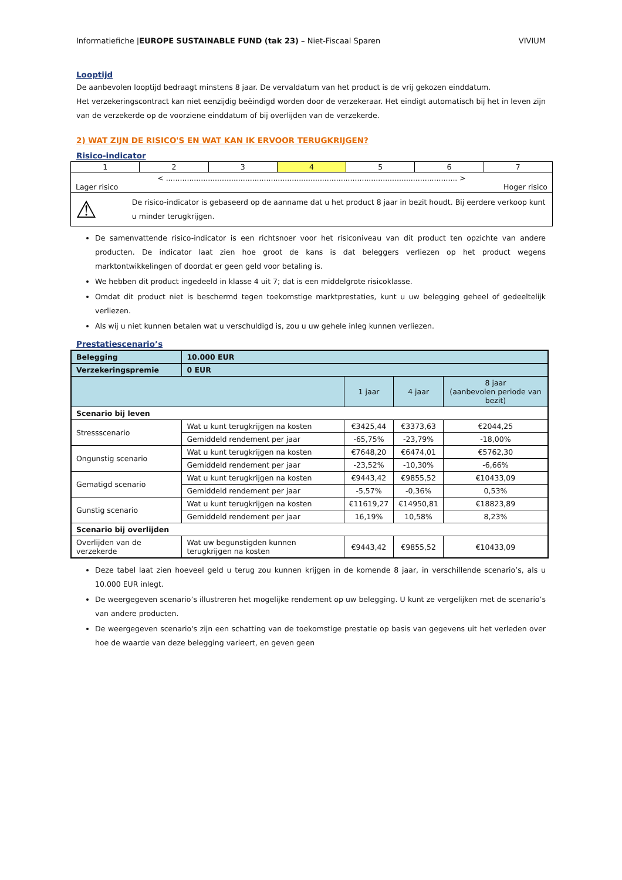Informatiefiche |EUROPE SUSTAINABLE FUND (tak 23) – Niet-Fiscaal Sparen VIVIUM
Looptijd
De aanbevolen looptijd bedraagt minstens 8 jaar. De vervaldatum van het product is de vrij gekozen einddatum.
Het verzekeringscontract kan niet eenzijdig beëindigd worden door de verzekeraar. Het eindigt automatisch bij het in leven zijn van de verzekerde op de voorziene einddatum of bij overlijden van de verzekerde.
2) WAT ZIJN DE RISICO'S EN WAT KAN IK ERVOOR TERUGKRIJGEN?
Risico-indicator
| 1 | 2 | 3 | 4 | 5 | 6 | 7 |
| < ............................................................................................................................. > Lager risico Hoger risico | | | | | | |
| ⚠ De risico-indicator is gebaseerd op de aanname dat u het product 8 jaar in bezit houdt. Bij eerdere verkoop kunt u minder terugkrijgen. | | | | | | |
De samenvattende risico-indicator is een richtsnoer voor het risiconiveau van dit product ten opzichte van andere producten. De indicator laat zien hoe groot de kans is dat beleggers verliezen op het product wegens marktontwikkelingen of doordat er geen geld voor betaling is.
We hebben dit product ingedeeld in klasse 4 uit 7; dat is een middelgrote risicoklasse.
Omdat dit product niet is beschermd tegen toekomstige marktprestaties, kunt u uw belegging geheel of gedeeltelijk verliezen.
Als wij u niet kunnen betalen wat u verschuldigd is, zou u uw gehele inleg kunnen verliezen.
Prestatiescenario’s
| Belegging | 10.000 EUR | | | |
| --- | --- | --- | --- | --- |
| Verzekeringspremie | 0 EUR | | | |
| | | 1 jaar | 4 jaar | 8 jaar (aanbevolen periode van bezit) |
| Scenario bij leven | | | | |
| Stressscenario | Wat u kunt terugkrijgen na kosten | €3425,44 | €3373,63 | €2044,25 |
| | Gemiddeld rendement per jaar | -65,75% | -23,79% | -18,00% |
| Ongunstig scenario | Wat u kunt terugkrijgen na kosten | €7648,20 | €6474,01 | €5762,30 |
| | Gemiddeld rendement per jaar | -23,52% | -10,30% | -6,66% |
| Gematigd scenario | Wat u kunt terugkrijgen na kosten | €9443,42 | €9855,52 | €10433,09 |
| | Gemiddeld rendement per jaar | -5,57% | -0,36% | 0,53% |
| Gunstig scenario | Wat u kunt terugkrijgen na kosten | €11619,27 | €14950,81 | €18823,89 |
| | Gemiddeld rendement per jaar | 16,19% | 10,58% | 8,23% |
| Scenario bij overlijden | | | | |
| Overlijden van de verzekerde | Wat uw begunstigden kunnen terugkrijgen na kosten | €9443,42 | €9855,52 | €10433,09 |
Deze tabel laat zien hoeveel geld u terug zou kunnen krijgen in de komende 8 jaar, in verschillende scenario’s, als u 10.000 EUR inlegt.
De weergegeven scenario’s illustreren het mogelijke rendement op uw belegging. U kunt ze vergelijken met de scenario’s van andere producten.
De weergegeven scenario's zijn een schatting van de toekomstige prestatie op basis van gegevens uit het verleden over hoe de waarde van deze belegging varieert, en geven geen